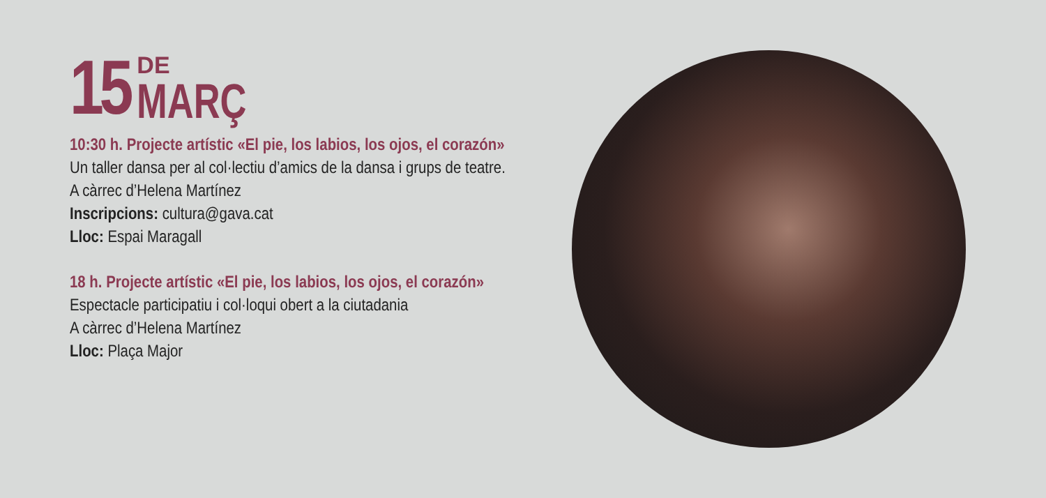15 DE
MARÇ
10:30 h. Projecte artístic «El pie, los labios, los ojos, el corazón»
Un taller dansa per al col·lectiu d’amics de la dansa i grups de teatre.
A càrrec d’Helena Martínez
Inscripcions: cultura@gava.cat
Lloc: Espai Maragall
18 h. Projecte artístic «El pie, los labios, los ojos, el corazón»
Espectacle participatiu i col·loqui obert a la ciutadania
A càrrec d’Helena Martínez
Lloc: Plaça Major